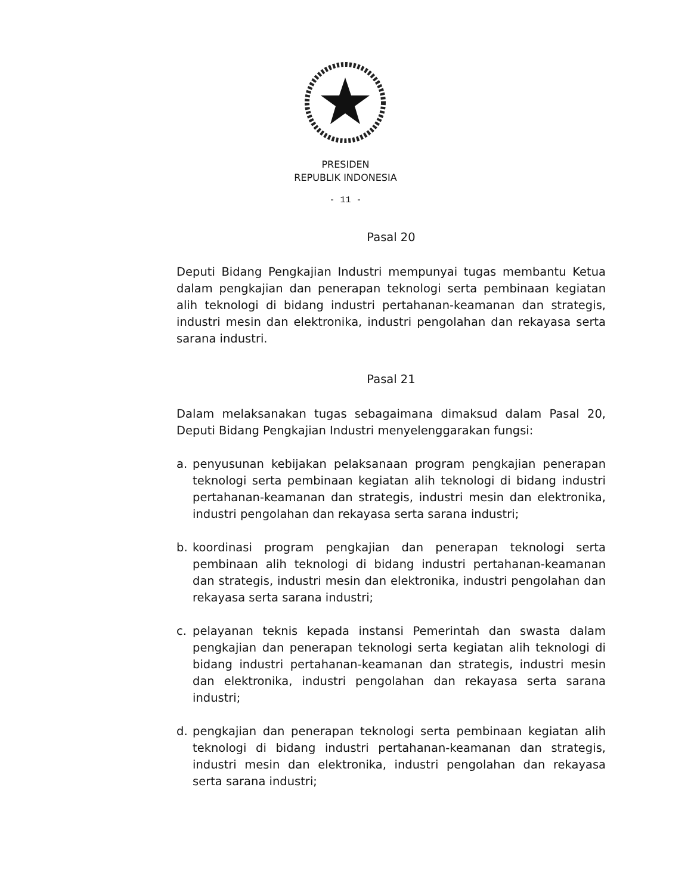PRESIDEN
REPUBLIK INDONESIA
- 11 -
Pasal 20
Deputi Bidang Pengkajian Industri mempunyai tugas membantu Ketua dalam pengkajian dan penerapan teknologi serta pembinaan kegiatan alih teknologi di bidang industri pertahanan-keamanan dan strategis, industri mesin dan elektronika, industri pengolahan dan rekayasa serta sarana industri.
Pasal 21
Dalam melaksanakan tugas sebagaimana dimaksud dalam Pasal 20, Deputi Bidang Pengkajian Industri menyelenggarakan fungsi:
a. penyusunan kebijakan pelaksanaan program pengkajian penerapan teknologi serta pembinaan kegiatan alih teknologi di bidang industri pertahanan-keamanan dan strategis, industri mesin dan elektronika, industri pengolahan dan rekayasa serta sarana industri;
b. koordinasi program pengkajian dan penerapan teknologi serta pembinaan alih teknologi di bidang industri pertahanan-keamanan dan strategis, industri mesin dan elektronika, industri pengolahan dan rekayasa serta sarana industri;
c. pelayanan teknis kepada instansi Pemerintah dan swasta dalam pengkajian dan penerapan teknologi serta kegiatan alih teknologi di bidang industri pertahanan-keamanan dan strategis, industri mesin dan elektronika, industri pengolahan dan rekayasa serta sarana industri;
d. pengkajian dan penerapan teknologi serta pembinaan kegiatan alih teknologi di bidang industri pertahanan-keamanan dan strategis, industri mesin dan elektronika, industri pengolahan dan rekayasa serta sarana industri;